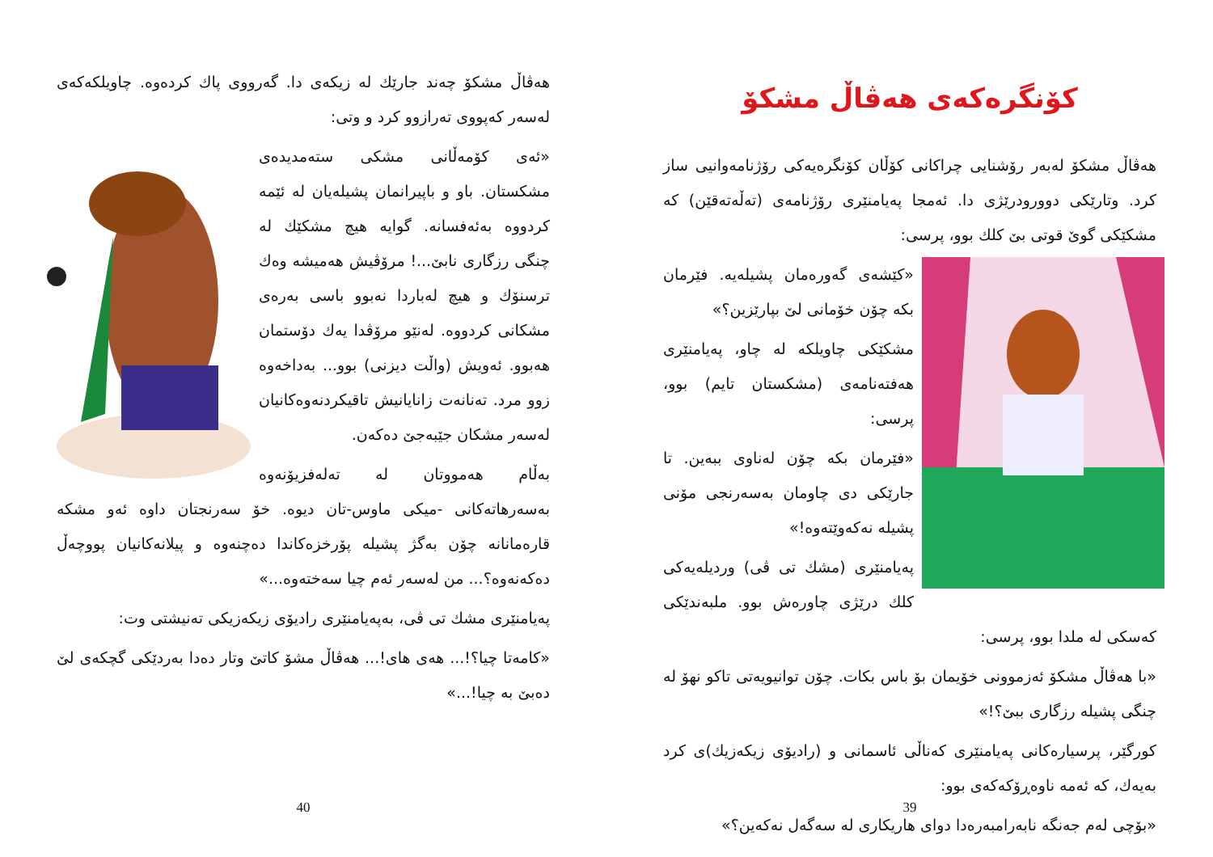هەڤاڵ مشكۆ چەند جارێك لە زیكەی دا. گەرووی پاك كردەوە. چاویلكەكەی لەسەر كەپووی تەرازوو كرد و وتی:
«ئەی كۆمەڵانی مشكی ستەمدیدەی مشكستان. باو و باپیرانمان پشیلەیان لە ئێمە كردووە بەئەفسانە. گوایە هیچ مشكێك لە چنگی رزگاری نابێ...! مرۆڤیش هەمیشە وەك ترسنۆك و هیچ لەباردا نەبوو باسی بەرەی مشكانی كردووە. لەنێو مرۆڤدا یەك دۆستمان هەبوو. ئەویش (واڵت دیزنی) بوو... بەداخەوە زوو مرد. تەنانەت زانایانیش تاقیكردنەوەكانیان لەسەر مشكان جێبەجێ دەكەن.
بەڵام هەمووتان لە تەلەفزیۆنەوە بەسەرهاتەكانی -میكی ماوس-تان دیوە. خۆ سەرنجتان داوە ئەو مشكە قارەمانانە چۆن بەگژ پشیلە پۆرخزەكاندا دەچنەوە و پیلانەكانیان پووچەڵ دەكەنەوە؟... من لەسەر ئەم چیا سەختەوە...»
پەیامنێری مشك تی ڤی، بەپەیامنێری رادیۆی زیكەزیكی تەنیشتی وت:
«كامەتا چیا؟!... هەی های!... هەڤاڵ مشۆ كاتێ وتار دەدا بەردێكی گچكەی لێ دەبێ بە چیا!...»
40
كۆنگرەكەی هەڤاڵ مشكۆ
هەڤاڵ مشكۆ لەبەر رۆشنایی چراكانی كۆڵان كۆنگرەیەكی رۆژنامەوانیی ساز كرد. وتارێكی دوورودرێژی دا. ئەمجا پەیامنێری رۆژنامەی (تەڵەتەقێن) كە مشكێكی گوێ قوتی بێ كلك بوو، پرسی:
«كێشەی گەورەمان پشیلەیە. فێرمان بكە چۆن خۆمانی لێ بپارێزین؟»
مشكێكی چاویلكە لە چاو، پەیامنێری هەفتەنامەی (مشكستان تایم) بوو، پرسی:
«فێرمان بكە چۆن لەناوی ببەین. تا جارێكی دی چاومان بەسەرنجی مۆنی پشیلە نەكەوێتەوە!»
پەیامنێری (مشك تی ڤی) وردیلەیەكی كلك درێژی چاورەش بوو. ملبەندێكی كەسكی لە ملدا بوو، پرسی:
«با هەڤاڵ مشكۆ ئەزموونی خۆیمان بۆ باس بكات. چۆن توانیویەتی تاكو نهۆ لە چنگی پشیلە رزگاری ببێ؟!»
كورگێر، پرسیارەكانی پەیامنێری كەناڵی ئاسمانی و (رادیۆی زیكەزیك)ی كرد بەیەك، كە ئەمە ناوەڕۆكەكەی بوو:
«بۆچی لەم جەنگە نابەرامبەرەدا دوای هاریكاری لە سەگەل نەكەین؟»
39